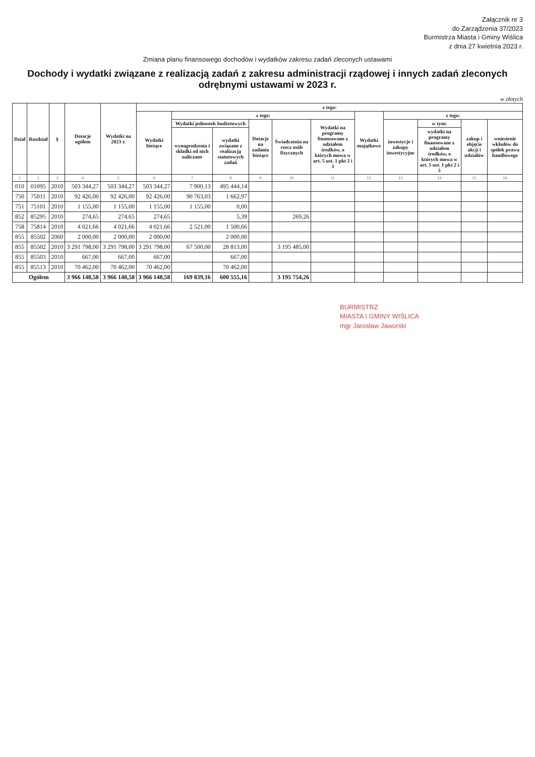Załącznik nr 3
do Zarządzenia 37/2023
Burmistrza Miasta i Gminy Wiślica
z dnia 27 kwietnia 2023 r.
Zmiana planu finansowego dochodów i wydatków zakresu zadań zleconych ustawami
Dochody i wydatki związane z realizacją zadań z zakresu administracji rządowej i innych zadań zleconych odrębnymi ustawami w 2023 r.
w złotych
| Dział | Rozdział | § | Dotacje ogółem | Wydatki na 2023 r. | z tego: | | | | | | | | | | |
| --- | --- | --- | --- | --- | --- | --- | --- | --- | --- | --- | --- | --- | --- | --- | --- |
| | | | | | Wydatki bieżące | z tego: | | | | | Wydatki majątkowe | z tego: | | | |
| | | | | | | Wydatki jednostek budżetowych | | Dotacje na zadania bieżące | Świadczenia na rzecz osób fizycznych | Wydatki na programy finansowane z udziałem środków, o których mowa w art. 5 ust. 1 pkt 2 i 3 | | inwestycje i zakupy inwestycyjne | w tym: | zakup i objęcie akcji i udziałów | wniesienie wkładów do spółek prawa handlowego |
| | | | | | | wynagrodzenia i składki od nich naliczane | wydatki związane z realizacją statutowych zadań | | | | | | wydatki na programy finansowane z udziałem środków, o których mowa w art. 5 ust. 1 pkt 2 i 3 | | |
| 1 | 2 | 3 | 4 | 5 | 6 | 7 | 8 | 9 | 10 | 11 | 12 | 13 | 14 | 15 | 16 |
| 010 | 01095 | 2010 | 503 344,27 | 503 344,27 | 503 344,27 | 7 900,13 | 495 444,14 | | | | | | | | |
| 750 | 75011 | 2010 | 92 426,00 | 92 426,00 | 92 426,00 | 90 763,03 | 1 662,97 | | | | | | | | |
| 751 | 75101 | 2010 | 1 155,00 | 1 155,00 | 1 155,00 | 1 155,00 | 0,00 | | | | | | | | |
| 852 | 85295 | 2010 | 274,65 | 274,65 | 274,65 | | 5,39 | | 269,26 | | | | | | |
| 758 | 75814 | 2010 | 4 021,66 | 4 021,66 | 4 021,66 | 2 521,00 | 1 500,66 | | | | | | | | |
| 855 | 85502 | 2060 | 2 000,00 | 2 000,00 | 2 000,00 | | 2 000,00 | | | | | | | | |
| 855 | 85502 | 2010 | 3 291 798,00 | 3 291 798,00 | 3 291 798,00 | 67 500,00 | 28 813,00 | | 3 195 485,00 | | | | | | |
| 855 | 85503 | 2010 | 667,00 | 667,00 | 667,00 | | 667,00 | | | | | | | | |
| 855 | 85513 | 2010 | 70 462,00 | 70 462,00 | 70 462,00 | | 70 462,00 | | | | | | | | |
| Ogółem | | | 3 966 148,58 | 3 966 148,58 | 3 966 148,58 | 169 839,16 | 600 555,16 | | 3 195 754,26 | | | | | | |
BURMISTRZ
MIASTA I GMINY WIŚLICA
mgr Jarosław Jaworski